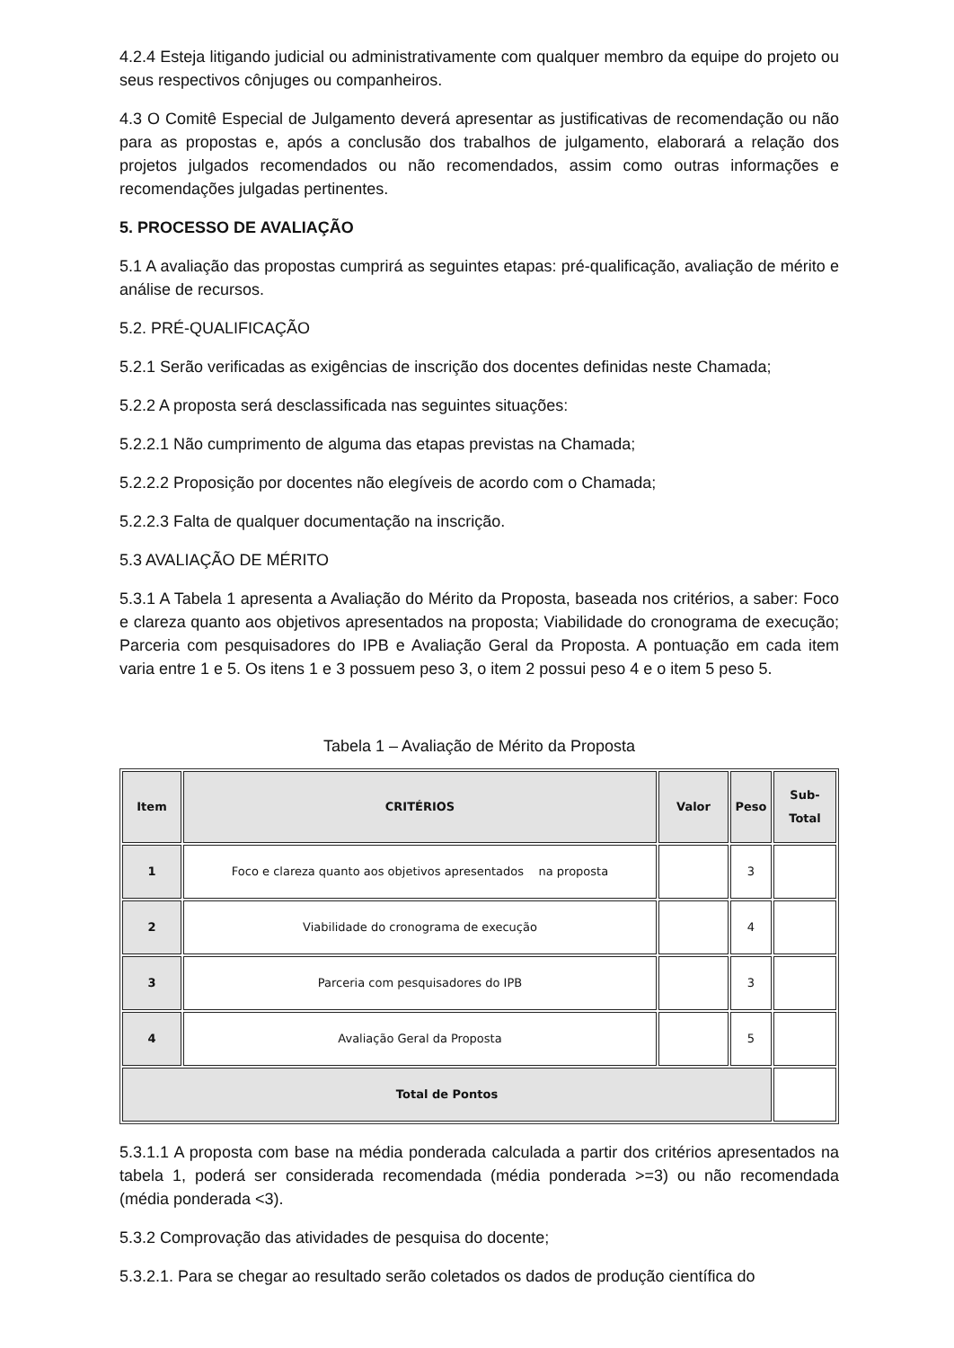4.2.4 Esteja litigando judicial ou administrativamente com qualquer membro da equipe do projeto ou seus respectivos cônjuges ou companheiros.
4.3 O Comitê Especial de Julgamento deverá apresentar as justificativas de recomendação ou não para as propostas e, após a conclusão dos trabalhos de julgamento, elaborará a relação dos projetos julgados recomendados ou não recomendados, assim como outras informações e recomendações julgadas pertinentes.
5. PROCESSO DE AVALIAÇÃO
5.1 A avaliação das propostas cumprirá as seguintes etapas: pré-qualificação, avaliação de mérito e análise de recursos.
5.2. PRÉ-QUALIFICAÇÃO
5.2.1 Serão verificadas as exigências de inscrição dos docentes definidas neste Chamada;
5.2.2 A proposta será desclassificada nas seguintes situações:
5.2.2.1 Não cumprimento de alguma das etapas previstas na Chamada;
5.2.2.2 Proposição por docentes não elegíveis de acordo com o Chamada;
5.2.2.3 Falta de qualquer documentação na inscrição.
5.3 AVALIAÇÃO DE MÉRITO
5.3.1 A Tabela 1 apresenta a Avaliação do Mérito da Proposta, baseada nos critérios, a saber: Foco e clareza quanto aos objetivos apresentados na proposta; Viabilidade do cronograma de execução; Parceria com pesquisadores do IPB e Avaliação Geral da Proposta. A pontuação em cada item varia entre 1 e 5. Os itens 1 e 3 possuem peso 3, o item 2 possui peso 4 e o item 5 peso 5.
Tabela 1 – Avaliação de Mérito da Proposta
| Item | CRITÉRIOS | Valor | Peso | Sub- Total |
| --- | --- | --- | --- | --- |
| 1 | Foco e clareza quanto aos objetivos apresentados na proposta | | 3 | |
| 2 | Viabilidade do cronograma de execução | | 4 | |
| 3 | Parceria com pesquisadores do IPB | | 3 | |
| 4 | Avaliação Geral da Proposta | | 5 | |
| Total de Pontos | | | | |
5.3.1.1 A proposta com base na média ponderada calculada a partir dos critérios apresentados na tabela 1, poderá ser considerada recomendada (média ponderada >=3) ou não recomendada (média ponderada <3).
5.3.2 Comprovação das atividades de pesquisa do docente;
5.3.2.1. Para se chegar ao resultado serão coletados os dados de produção científica do